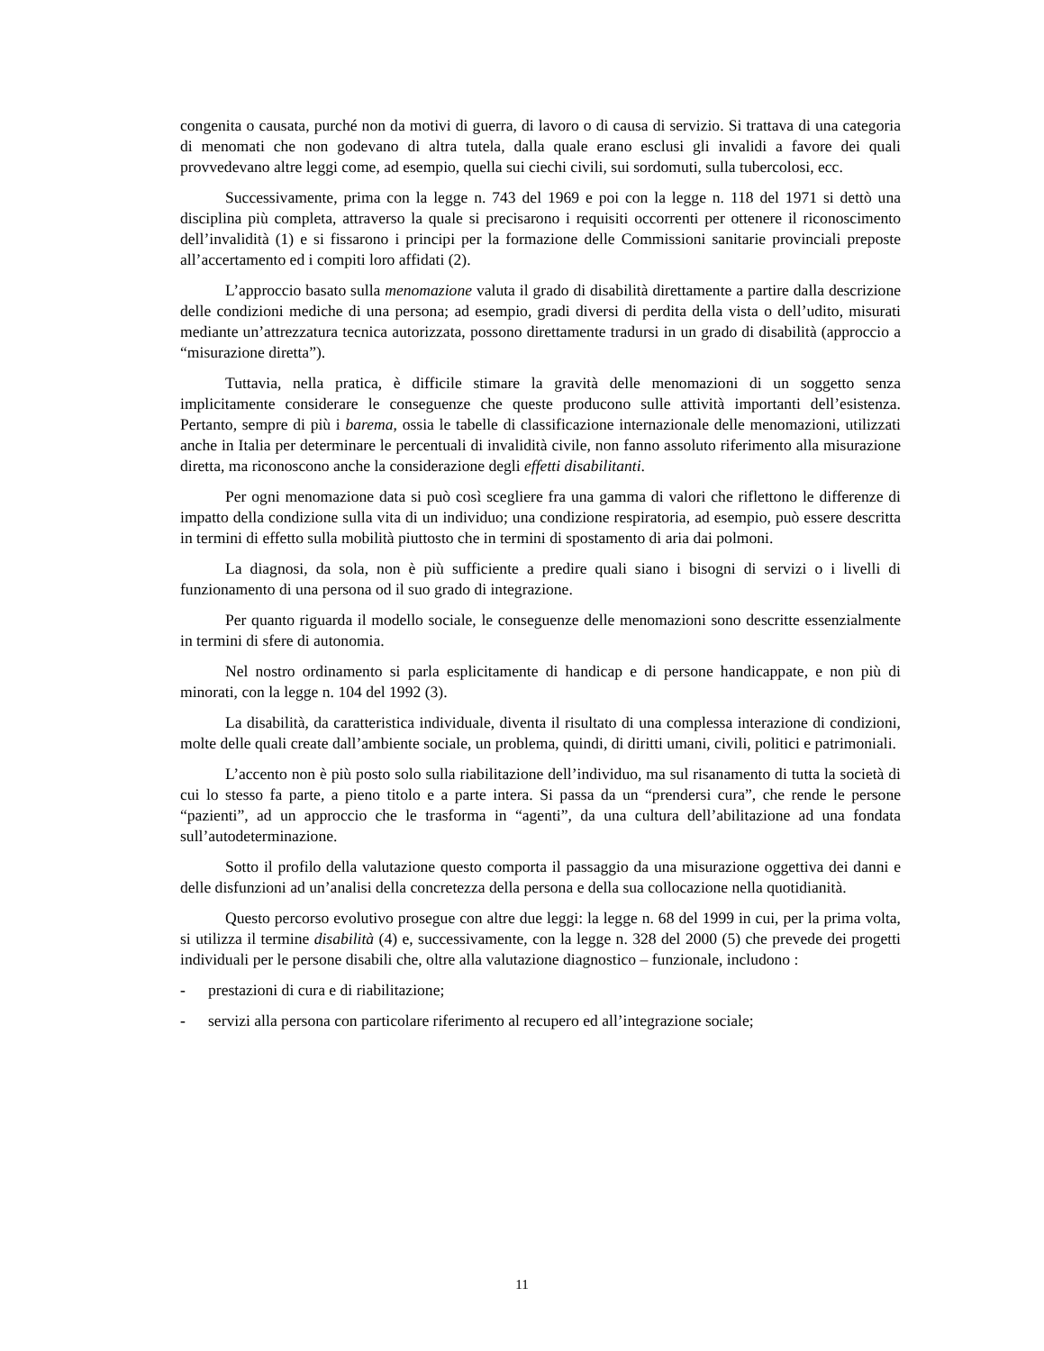congenita o causata, purché non da motivi di guerra, di lavoro o di causa di servizio. Si trattava di una categoria di menomati che non godevano di altra tutela, dalla quale erano esclusi gli invalidi a favore dei quali provvedevano altre leggi come, ad esempio, quella sui ciechi civili, sui sordomuti, sulla tubercolosi, ecc.
Successivamente, prima con la legge n. 743 del 1969 e poi con la legge n. 118 del 1971 si dettò una disciplina più completa, attraverso la quale si precisarono i requisiti occorrenti per ottenere il riconoscimento dell’invalidità (1) e si fissarono i principi per la formazione delle Commissioni sanitarie provinciali preposte all’accertamento ed i compiti loro affidati (2).
L’approccio basato sulla menomazione valuta il grado di disabilità direttamente a partire dalla descrizione delle condizioni mediche di una persona; ad esempio, gradi diversi di perdita della vista o dell’udito, misurati mediante un’attrezzatura tecnica autorizzata, possono direttamente tradursi in un grado di disabilità (approccio a “misurazione diretta”).
Tuttavia, nella pratica, è difficile stimare la gravità delle menomazioni di un soggetto senza implicitamente considerare le conseguenze che queste producono sulle attività importanti dell’esistenza. Pertanto, sempre di più i barema, ossia le tabelle di classificazione internazionale delle menomazioni, utilizzati anche in Italia per determinare le percentuali di invalidità civile, non fanno assoluto riferimento alla misurazione diretta, ma riconoscono anche la considerazione degli effetti disabilitanti.
Per ogni menomazione data si può così scegliere fra una gamma di valori che riflettono le differenze di impatto della condizione sulla vita di un individuo; una condizione respiratoria, ad esempio, può essere descritta in termini di effetto sulla mobilità piuttosto che in termini di spostamento di aria dai polmoni.
La diagnosi, da sola, non è più sufficiente a predire quali siano i bisogni di servizi o i livelli di funzionamento di una persona od il suo grado di integrazione.
Per quanto riguarda il modello sociale, le conseguenze delle menomazioni sono descritte essenzialmente in termini di sfere di autonomia.
Nel nostro ordinamento si parla esplicitamente di handicap e di persone handicappate, e non più di minorati, con la legge n. 104 del 1992 (3).
La disabilità, da caratteristica individuale, diventa il risultato di una complessa interazione di condizioni, molte delle quali create dall’ambiente sociale, un problema, quindi, di diritti umani, civili, politici e patrimoniali.
L’accento non è più posto solo sulla riabilitazione dell’individuo, ma sul risanamento di tutta la società di cui lo stesso fa parte, a pieno titolo e a parte intera. Si passa da un “prendersi cura”, che rende le persone “pazienti”, ad un approccio che le trasforma in “agenti”, da una cultura dell’abilitazione ad una fondata sull’autodeterminazione.
Sotto il profilo della valutazione questo comporta il passaggio da una misurazione oggettiva dei danni e delle disfunzioni ad un’analisi della concretezza della persona e della sua collocazione nella quotidianità.
Questo percorso evolutivo prosegue con altre due leggi: la legge n. 68 del 1999 in cui, per la prima volta, si utilizza il termine disabilità (4) e, successivamente, con la legge n. 328 del 2000 (5) che prevede dei progetti individuali per le persone disabili che, oltre alla valutazione diagnostico – funzionale, includono :
- prestazioni di cura e di riabilitazione;
- servizi alla persona con particolare riferimento al recupero ed all’integrazione sociale;
11